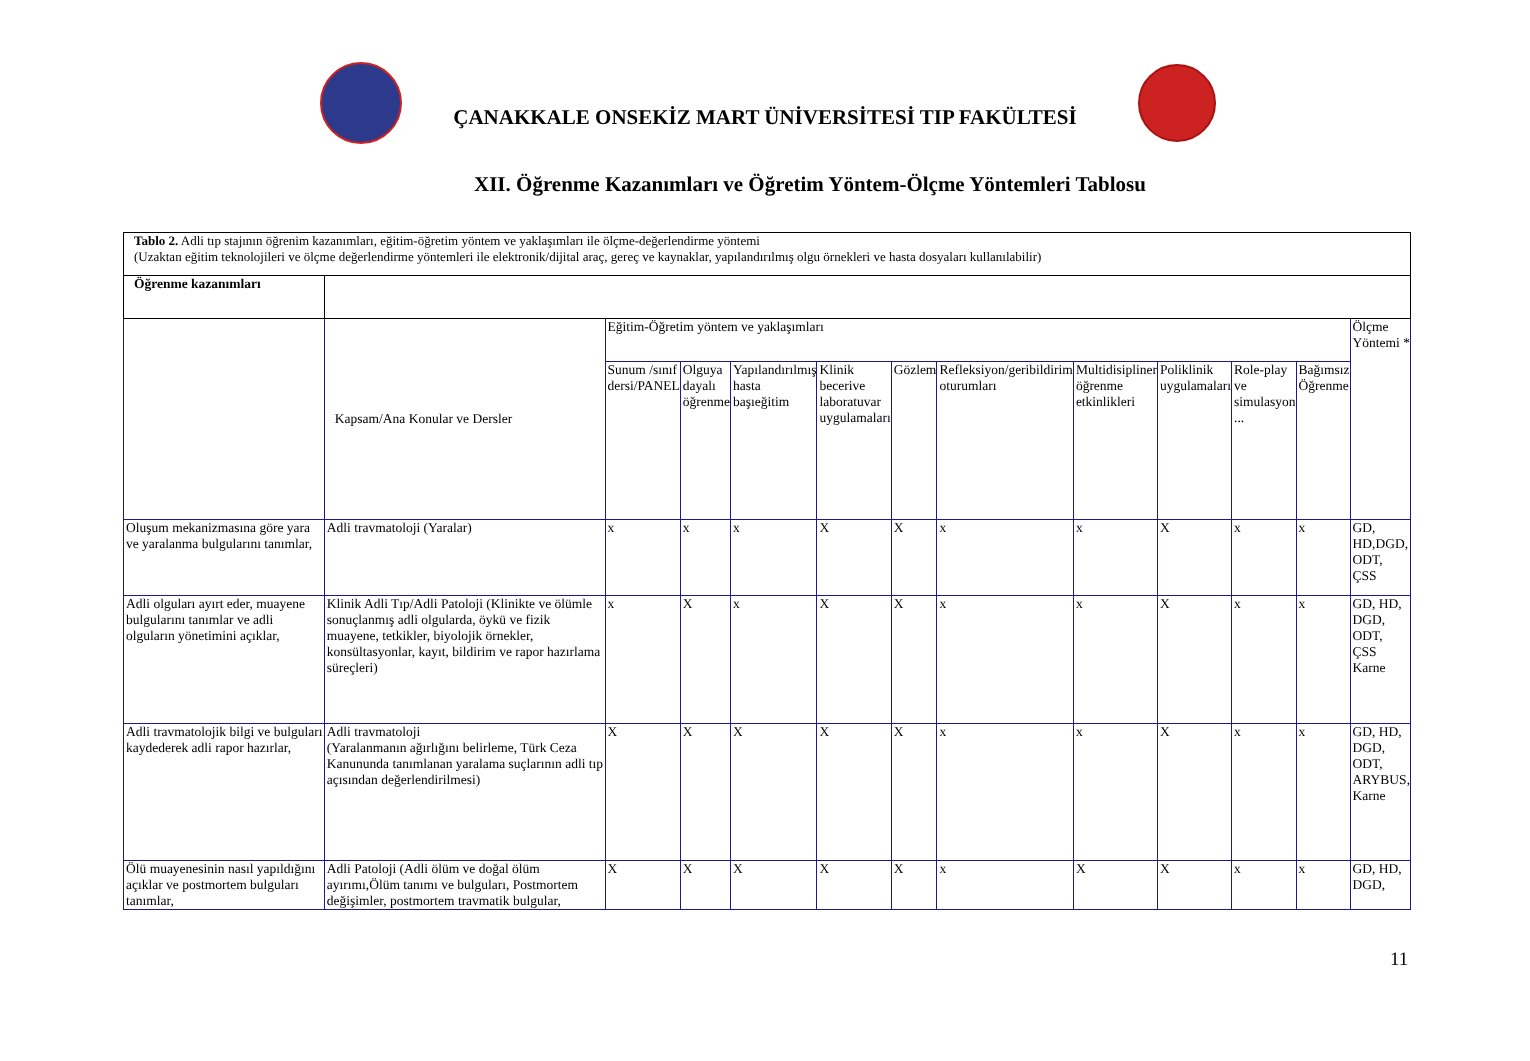ÇANAKKALE ONSEKİZ MART ÜNİVERSİTESİ TIP FAKÜLTESİ
XII. Öğrenme Kazanımları ve Öğretim Yöntem-Ölçme Yöntemleri Tablosu
| Tablo 2. Adli tıp stajının öğrenim kazanımları, eğitim-öğretim yöntem ve yaklaşımları ile ölçme-değerlendirme yöntemi (Uzaktan eğitim teknolojileri ve ölçme değerlendirme yöntemleri ile elektronik/dijital araç, gereç ve kaynaklar, yapılandırılmış olgu örnekleri ve hasta dosyaları kullanılabilir) | | | | | | | | | | | | |
| Öğrenme kazanımları | | | | | | | | | | | | |
| | Kapsam/Ana Konular ve Dersler | Eğitim-Öğretim yöntem ve yaklaşımları | | | | | | | | | | Ölçme Yöntemi * |
| | | Sunum /sınıf dersi/PANEL | Olguya dayalı öğrenme | Yapılandırılmış hasta başıeğitim | Klinik becerive laboratuvar uygulamaları | Gözlem | Refleksiyon/geribildirim oturumları | Multidisipliner öğrenme etkinlikleri | Poliklinik uygulamaları | Role-play ve simulasyon ... | Bağımsız Öğrenme | |
| Oluşum mekanizmasına göre yara ve yaralanma bulgularını tanımlar, | Adli travmatoloji (Yaralar) | x | x | x | X | X | x | x | X | x | x | GD, HD,DGD, ODT, ÇSS |
| Adli olguları ayırt eder, muayene bulgularını tanımlar ve adli olguların yönetimini açıklar, | Klinik Adli Tıp/Adli Patoloji (Klinikte ve ölümle sonuçlanmış adli olgularda, öykü ve fizik muayene, tetkikler, biyolojik örnekler, konsültasyonlar, kayıt, bildirim ve rapor hazırlama süreçleri) | x | X | x | X | X | x | x | X | x | x | GD, HD, DGD, ODT, ÇSS Karne |
| Adli travmatolojik bilgi ve bulguları kaydederek adli rapor hazırlar, | Adli travmatoloji (Yaralanmanın ağırlığını belirleme, Türk Ceza Kanununda tanımlanan yaralama suçlarının adli tıp açısından değerlendirilmesi) | X | X | X | X | X | x | x | X | x | x | GD, HD, DGD, ODT, ARYBUS, Karne |
| Ölü muayenesinin nasıl yapıldığını açıklar ve postmortem bulguları tanımlar, | Adli Patoloji (Adli ölüm ve doğal ölüm ayırımı,Ölüm tanımı ve bulguları, Postmortem değişimler, postmortem travmatik bulgular, | X | X | X | X | X | x | X | X | x | x | GD, HD, DGD, |
11